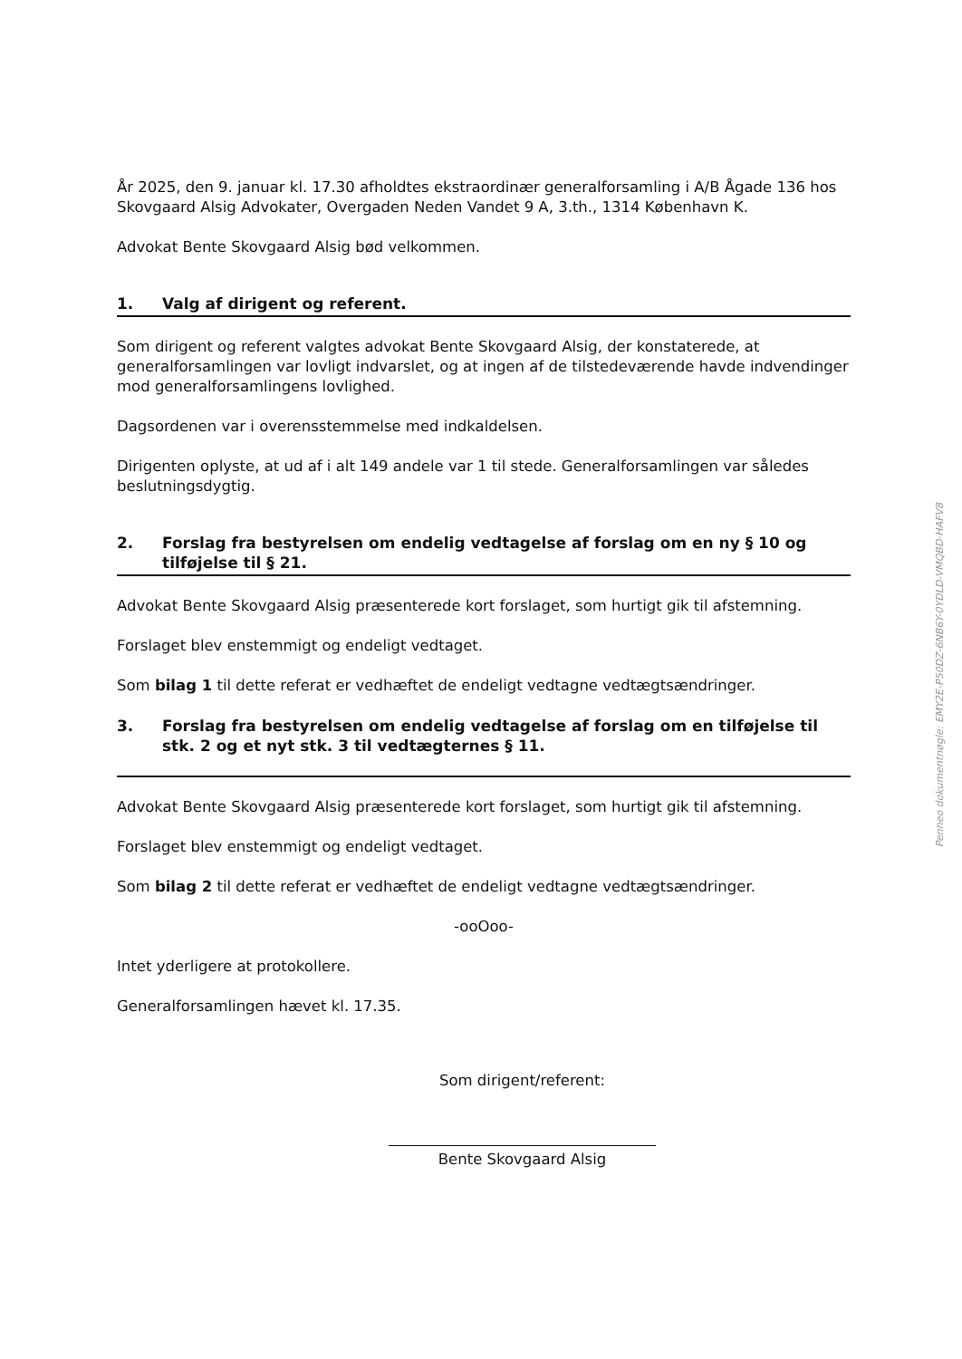År 2025, den 9. januar kl. 17.30 afholdtes ekstraordinær generalforsamling i A/B Ågade 136 hos Skovgaard Alsig Advokater, Overgaden Neden Vandet 9 A, 3.th., 1314 København K.
Advokat Bente Skovgaard Alsig bød velkommen.
1. Valg af dirigent og referent.
Som dirigent og referent valgtes advokat Bente Skovgaard Alsig, der konstaterede, at generalforsamlingen var lovligt indvarslet, og at ingen af de tilstedeværende havde indvendinger mod generalforsamlingens lovlighed.
Dagsordenen var i overensstemmelse med indkaldelsen.
Dirigenten oplyste, at ud af i alt 149 andele var 1 til stede. Generalforsamlingen var således beslutningsdygtig.
2. Forslag fra bestyrelsen om endelig vedtagelse af forslag om en ny § 10 og tilføjelse til § 21.
Advokat Bente Skovgaard Alsig præsenterede kort forslaget, som hurtigt gik til afstemning.
Forslaget blev enstemmigt og endeligt vedtaget.
Som bilag 1 til dette referat er vedhæftet de endeligt vedtagne vedtægtsændringer.
3. Forslag fra bestyrelsen om endelig vedtagelse af forslag om en tilføjelse til stk. 2 og et nyt stk. 3 til vedtægternes § 11.
Advokat Bente Skovgaard Alsig præsenterede kort forslaget, som hurtigt gik til afstemning.
Forslaget blev enstemmigt og endeligt vedtaget.
Som bilag 2 til dette referat er vedhæftet de endeligt vedtagne vedtægtsændringer.
-ooOoo-
Intet yderligere at protokollere.
Generalforsamlingen hævet kl. 17.35.
Som dirigent/referent:
Bente Skovgaard Alsig
Penneo dokumentnøgle: EMY2E-P50DZ-6NB6Y-0YDLD-VMQBD-HAFV8